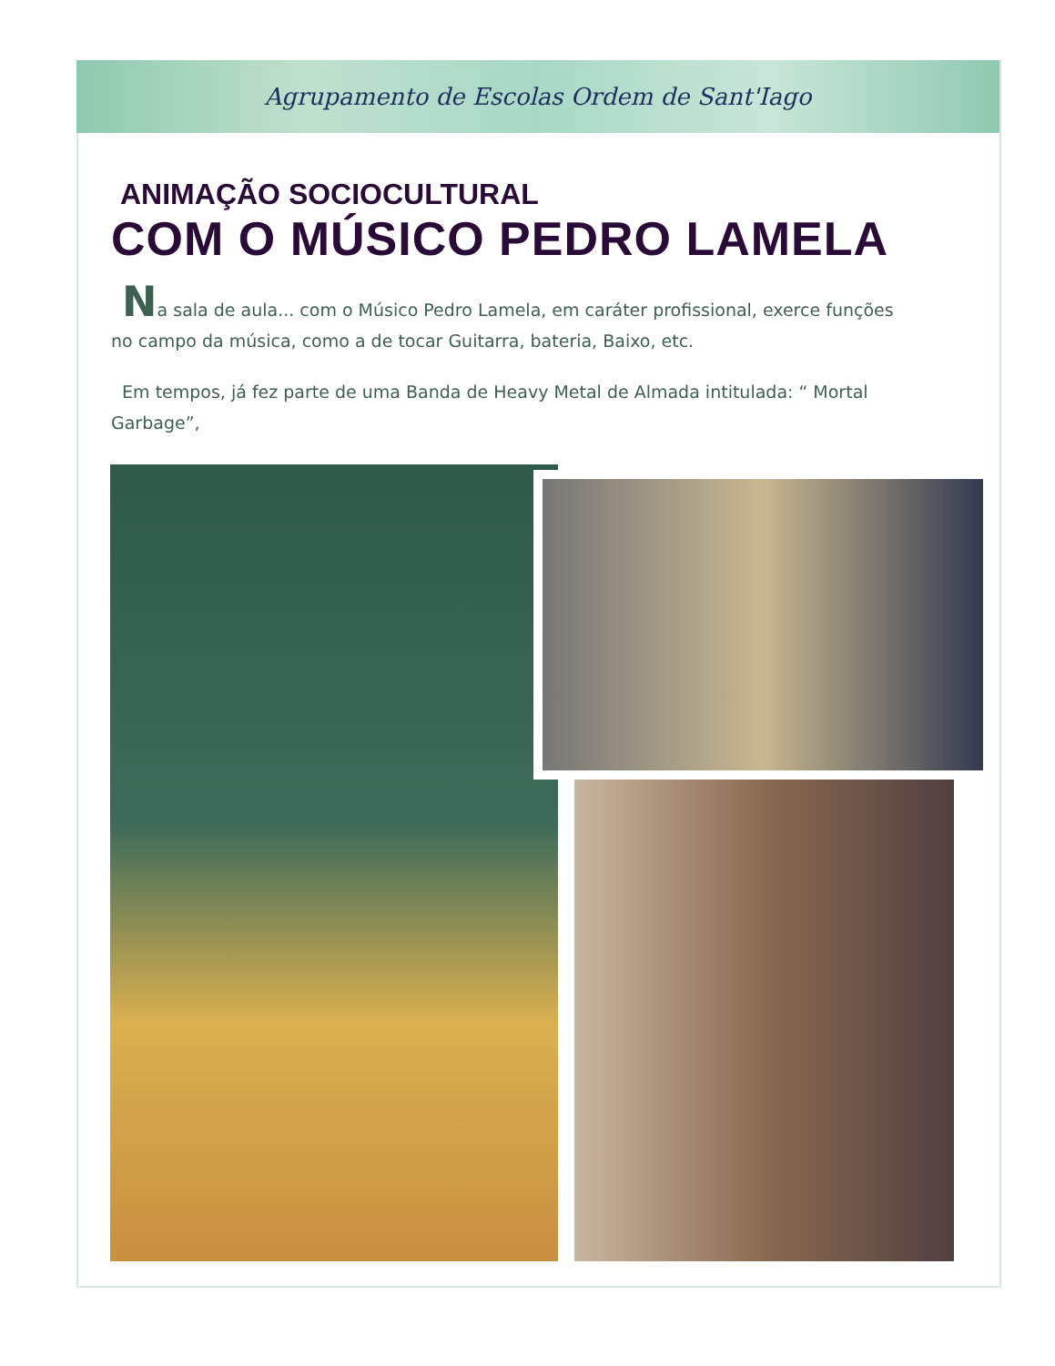Agrupamento de Escolas Ordem de Sant'Iago
ANIMAÇÃO SOCIOCULTURAL
COM O MÚSICO PEDRO LAMELA
Na sala de aula... com o Músico Pedro Lamela, em caráter profissional, exerce funções no campo da música, como a de tocar Guitarra, bateria, Baixo, etc.
Em tempos, já fez parte de uma Banda de Heavy Metal de Almada intitulada: “ Mortal Garbage”,